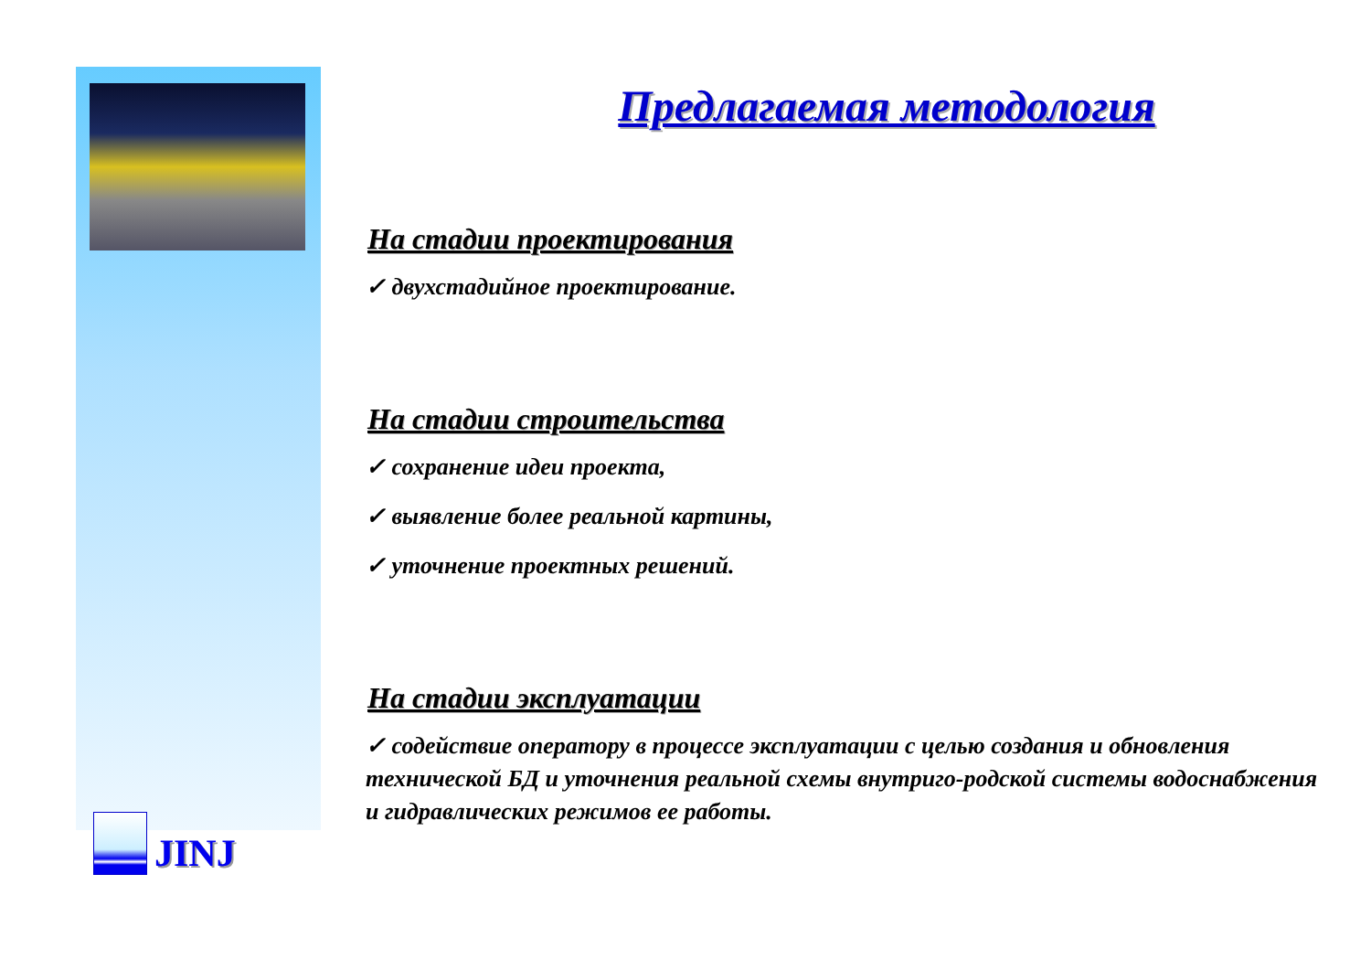JINJ
Предлагаемая методология
На стадии проектирования
✓ двухстадийное проектирование.
На стадии строительства
✓ сохранение идеи проекта,
✓ выявление более реальной картины,
✓ уточнение проектных решений.
На стадии эксплуатации
✓ содействие оператору в процессе эксплуатации с целью создания и обновления технической БД и уточнения реальной схемы внутриго-родской системы водоснабжения и гидравлических режимов ее работы.